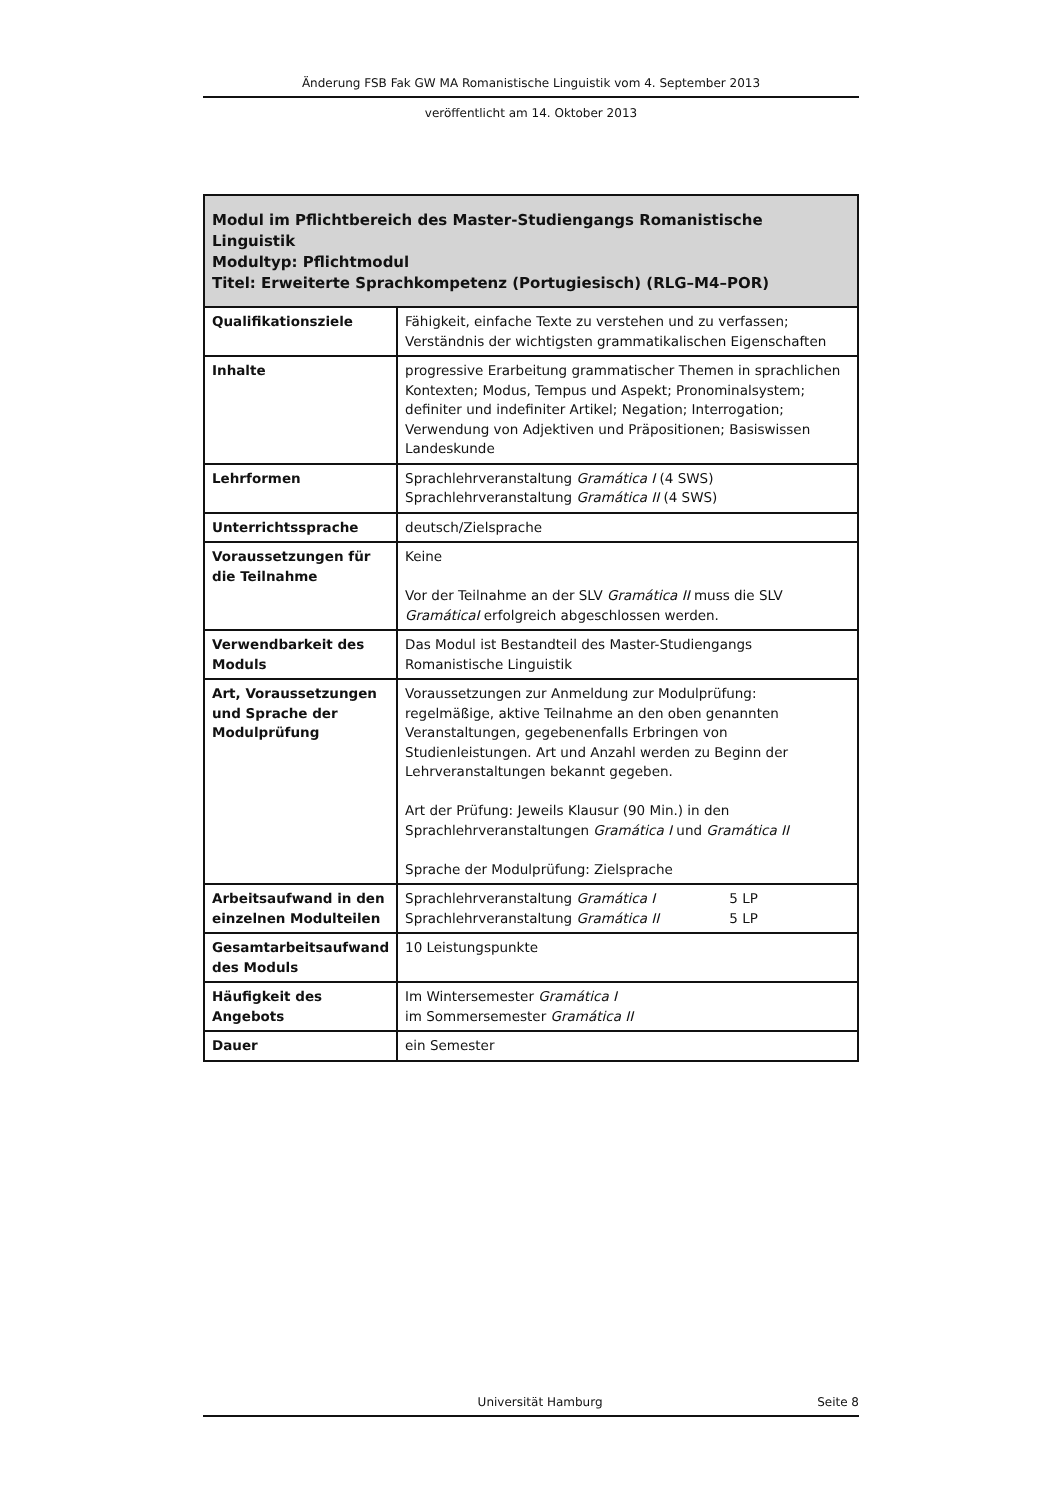Änderung FSB Fak GW MA Romanistische Linguistik vom 4. September 2013
veröffentlicht am 14. Oktober 2013
| Modul im Pflichtbereich des Master-Studiengangs Romanistische Linguistik Modultyp: Pflichtmodul Titel: Erweiterte Sprachkompetenz (Portugiesisch) (RLG–M4–POR) | |
| --- | --- |
| Qualifikationsziele | Fähigkeit, einfache Texte zu verstehen und zu verfassen; Verständnis der wichtigsten grammatikalischen Eigenschaften |
| Inhalte | progressive Erarbeitung grammatischer Themen in sprachlichen Kontexten; Modus, Tempus und Aspekt; Pronominalsystem; definiter und indefiniter Artikel; Negation; Interrogation; Verwendung von Adjektiven und Präpositionen; Basiswissen Landeskunde |
| Lehrformen | Sprachlehrveranstaltung Gramática I (4 SWS) Sprachlehrveranstaltung Gramática II (4 SWS) |
| Unterrichtssprache | deutsch/Zielsprache |
| Voraussetzungen für die Teilnahme | Keine Vor der Teilnahme an der SLV Gramática II muss die SLV GramáticaI erfolgreich abgeschlossen werden. |
| Verwendbarkeit des Moduls | Das Modul ist Bestandteil des Master-Studiengangs Romanistische Linguistik |
| Art, Voraussetzungen und Sprache der Modulprüfung | Voraussetzungen zur Anmeldung zur Modulprüfung: regelmäßige, aktive Teilnahme an den oben genannten Veranstaltungen, gegebenenfalls Erbringen von Studienleistungen. Art und Anzahl werden zu Beginn der Lehrveranstaltungen bekannt gegeben. Art der Prüfung: Jeweils Klausur (90 Min.) in den Sprachlehrveranstaltungen Gramática I und Gramática II Sprache der Modulprüfung: Zielsprache |
| Arbeitsaufwand in den einzelnen Modulteilen | Sprachlehrveranstaltung Gramática I 5 LP Sprachlehrveranstaltung Gramática II 5 LP |
| Gesamtarbeitsaufwand des Moduls | 10 Leistungspunkte |
| Häufigkeit des Angebots | Im Wintersemester Gramática I im Sommersemester Gramática II |
| Dauer | ein Semester |
Universität Hamburg Seite 8